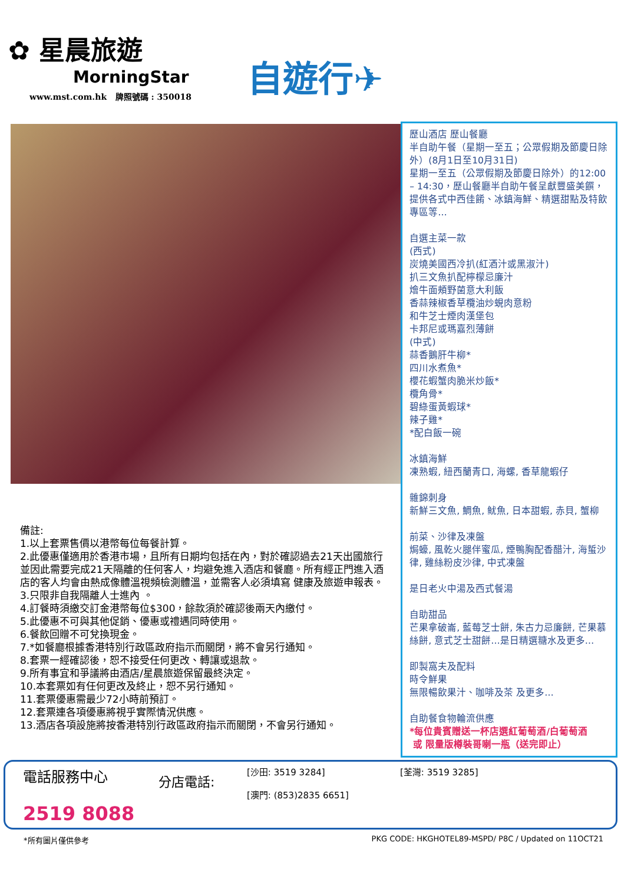✿ 星晨旅遊
MorningStar
www.mst.com.hk 牌照號碼 : 350018
自遊行✈
備註:
1.以上套票售價以港幣每位每餐計算。
2.此優惠僅適用於香港市場，且所有日期均包括在內，對於確認過去21天出國旅行並因此需要完成21天隔離的任何客人，均避免進入酒店和餐廳。所有經正門進入酒店的客人均會由熱成像體溫視頻檢測體溫，並需客人必須填寫 健康及旅遊申報表。
3.只限非自我隔離人士進內 。
4.訂餐時須繳交訂金港幣每位$300，餘款須於確認後兩天內繳付。
5.此優惠不可與其他促銷、優惠或禮遇同時使用。
6.餐飲回贈不可兌換現金。
7.*如餐廳根據香港特別行政區政府指示而關閉，將不會另行通知。
8.套票一經確認後，恕不接受任何更改、轉讓或退款。
9.所有事宜和爭議將由酒店/星晨旅遊保留最終決定。
10.本套票如有任何更改及終止，恕不另行通知。
11.套票優惠需最少72小時前預訂。
12.套票連各項優惠將視乎實際情況供應。
13.酒店各項設施將按香港特別行政區政府指示而關閉，不會另行通知。
歷山酒店 歷山餐廳
半自助午餐（星期一至五；公眾假期及節慶日除外）(8月1日至10月31日)
星期一至五（公眾假期及節慶日除外）的12:00 – 14:30，歷山餐廳半自助午餐呈獻豐盛美饌，提供各式中西佳餚、冰鎮海鮮、精選甜點及特飲專區等…
自選主菜一款
(西式)
炭燒美國西冷扒(紅酒汁或黑淑汁)
扒三文魚扒配檸檬忌廉汁
燴牛面頰野菌意大利飯
香蒜辣椒香草欖油炒蜆肉意粉
和牛芝士煙肉漢堡包
卡邦尼或瑪嘉烈薄餅
(中式)
蒜香鵝肝牛柳*
四川水煮魚*
櫻花蝦蟹肉脆米炒飯*
欖角骨*
碧綠蛋黃蝦球*
辣子雞*
*配白飯一碗
冰鎮海鮮
凍熟蝦, 紐西蘭青口, 海螺, 香草龍蝦仔
雜錦刺身
新鮮三文魚, 鯛魚, 鱿魚, 日本甜蝦, 赤貝, 蟹柳
前菜、沙律及凍盤
焗蠔, 風乾火腿伴蜜瓜, 煙鴨胸配香醋汁, 海蜇沙律, 雞絲粉皮沙律, 中式凍盤
是日老火中湯及西式餐湯
自助甜品
芒果拿破崙, 藍莓芝士餅, 朱古力忌廉餅, 芒果慕絲餅, 意式芝士甜餅…是日精選糖水及更多…
即製窩夫及配料
時令鮮果
無限暢飲果汁、咖啡及茶 及更多…
自助餐食物輪流供應
*每位貴賓贈送一杯店選紅葡萄酒/白葡萄酒
或 限量版樽裝哥喇一瓶（送完即止）
電話服務中心
2519 8088
分店電話:
[沙田: 3519 3284]
[澳門: (853)2835 6651]
[荃灣: 3519 3285]
*所有圖片僅供參考 PKG CODE: HKGHOTEL89-MSPD/ P8C / Updated on 11OCT21